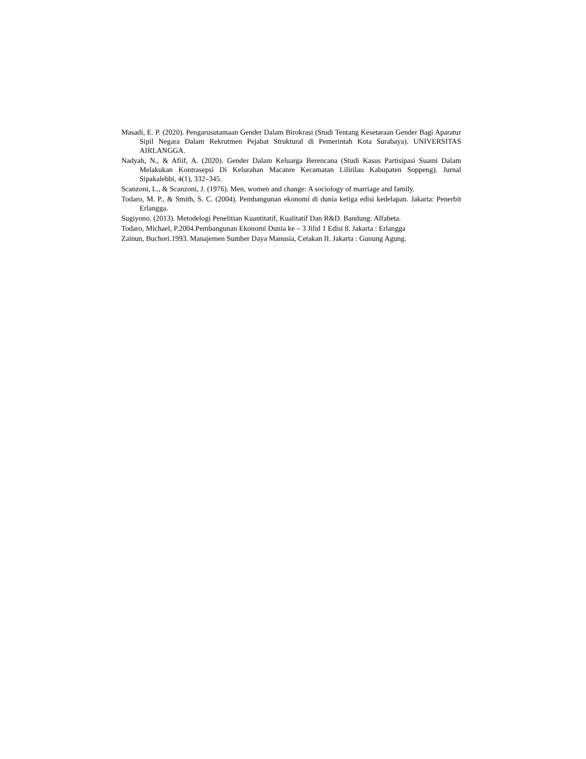Masadi, E. P. (2020). Pengarusutamaan Gender Dalam Birokrasi (Studi Tentang Kesetaraan Gender Bagi Aparatur Sipil Negara Dalam Rekrutmen Pejabat Struktural di Pemerintah Kota Surabaya). UNIVERSITAS AIRLANGGA.
Nadyah, N., & Afiif, A. (2020). Gender Dalam Keluarga Berencana (Studi Kasus Partisipasi Suami Dalam Melakukan Kontrasepsi Di Kelurahan Macanre Kecamatan Lilirilau Kabupaten Soppeng). Jurnal Sipakalebbi, 4(1), 332–345.
Scanzoni, L., & Scanzoni, J. (1976). Men, women and change: A sociology of marriage and family.
Todaro, M. P., & Smith, S. C. (2004). Pembangunan ekonomi di dunia ketiga edisi kedelapan. Jakarta: Penerbit Erlangga.
Sugiyono. (2013). Metodelogi Penelitian Kuantitatif, Kualitatif Dan R&D. Bandung: Alfabeta.
Todaro, Michael, P.2004.Pembangunan Ekonomi Dunia ke – 3 Jilid 1 Edisi 8. Jakarta : Erlangga
Zainun, Buchori.1993. Manajemen Sumber Daya Manusia, Cetakan II. Jakarta : Gunung Agung.